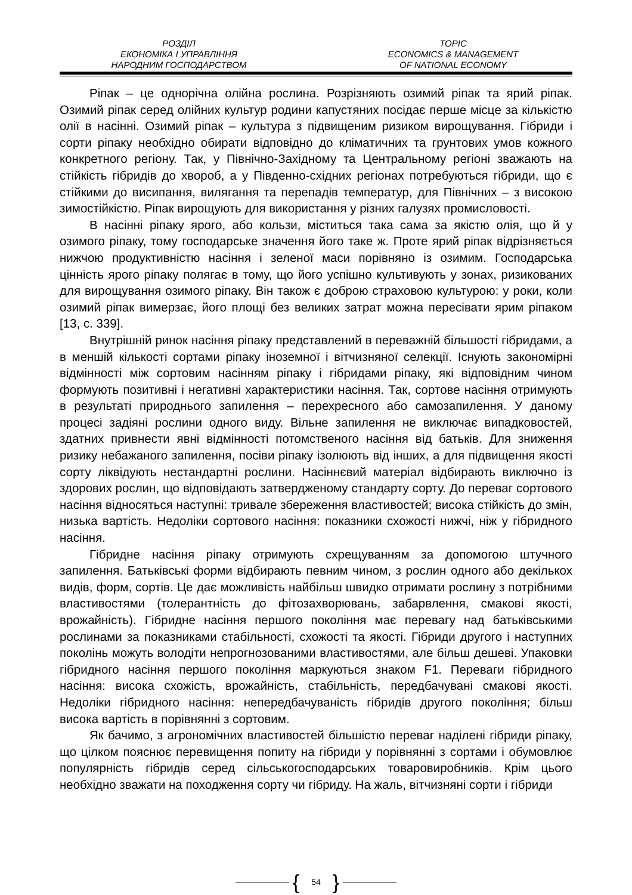РОЗДІЛ
ЕКОНОМІКА І УПРАВЛІННЯ
НАРОДНИМ ГОСПОДАРСТВОМ
TOPIC
ECONOMICS & MANAGEMENT
OF NATIONAL ECONOMY
Ріпак – це однорічна олійна рослина. Розрізняють озимий ріпак та ярий ріпак. Озимий ріпак серед олійних культур родини капустяних посідає перше місце за кількістю олії в насінні. Озимий ріпак – культура з підвищеним ризиком вирощування. Гібриди і сорти ріпаку необхідно обирати відповідно до кліматичних та грунтових умов кожного конкретного регіону. Так, у Північно-Західному та Центральному регіоні зважають на стійкість гібридів до хвороб, а у Південно-східних регіонах потребуються гібриди, що є стійкими до висипання, вилягання та перепадів температур, для Північних – з високою зимостійкістю. Ріпак вирощують для використання у різних галузях промисловості.
В насінні ріпаку ярого, або кользи, міститься така сама за якістю олія, що й у озимого ріпаку, тому господарське значення його таке ж. Проте ярий ріпак відрізняється нижчою продуктивністю насіння і зеленої маси порівняно із озимим. Господарська цінність ярого ріпаку полягає в тому, що його успішно культивують у зонах, ризикованих для вирощування озимого ріпаку. Він також є доброю страховою культурою: у роки, коли озимий ріпак вимерзає, його площі без великих затрат можна пересівати ярим ріпаком [13, с. 339].
Внутрішній ринок насіння ріпаку представлений в переважній більшості гібридами, а в меншій кількості сортами ріпаку іноземної і вітчизняної селекції. Існують закономірні відмінності між сортовим насінням ріпаку і гібридами ріпаку, які відповідним чином формують позитивні і негативні характеристики насіння. Так, сортове насіння отримують в результаті природнього запилення – перехресного або самозапилення. У даному процесі задіяні рослини одного виду. Вільне запилення не виключає випадковостей, здатних привнести явні відмінності потомственого насіння від батьків. Для зниження ризику небажаного запилення, посіви ріпаку ізолюють від інших, а для підвищення якості сорту ліквідують нестандартні рослини. Насіннєвий матеріал відбирають виключно із здорових рослин, що відповідають затвердженому стандарту сорту. До переваг сортового насіння відносяться наступні: тривале збереження властивостей; висока стійкість до змін, низька вартість. Недоліки сортового насіння: показники схожості нижчі, ніж у гібридного насіння.
Гібридне насіння ріпаку отримують схрещуванням за допомогою штучного запилення. Батьківські форми відбирають певним чином, з рослин одного або декількох видів, форм, сортів. Це дає можливість найбільш швидко отримати рослину з потрібними властивостями (толерантність до фітозахворювань, забарвлення, смакові якості, врожайність). Гібридне насіння першого покоління має перевагу над батьківськими рослинами за показниками стабільності, схожості та якості. Гібриди другого і наступних поколінь можуть володіти непрогнозованими властивостями, але більш дешеві. Упаковки гібридного насіння першого покоління маркуються знаком F1. Переваги гібридного насіння: висока схожість, врожайність, стабільність, передбачувані смакові якості. Недоліки гібридного насіння: непередбачуваність гібридів другого покоління; більш висока вартість в порівнянні з сортовим.
Як бачимо, з агрономічних властивостей більшістю переваг наділені гібриди ріпаку, що цілком пояснює перевищення попиту на гібриди у порівнянні з сортами і обумовлює популярність гібридів серед сільськогосподарських товаровиробників. Крім цього необхідно зважати на походження сорту чи гібриду. На жаль, вітчизняні сорти і гібриди
{ 54 }